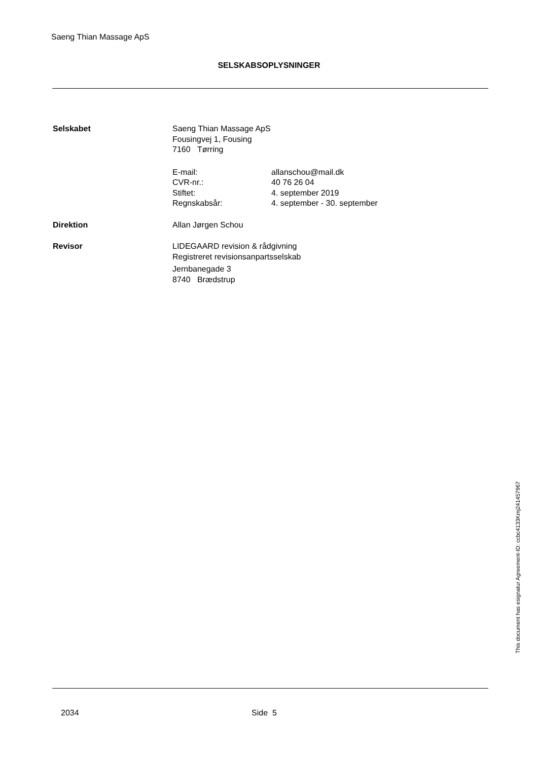Saeng Thian Massage ApS
SELSKABSOPLYSNINGER
Selskabet Saeng Thian Massage ApS
Fousingvej 1, Fousing
7160 Tørring
E-mail: allanschou@mail.dk
CVR-nr.: 40 76 26 04
Stiftet: 4. september 2019
Regnskabsår: 4. september - 30. september
Direktion Allan Jørgen Schou
Revisor LIDEGAARD revision & rådgivning
Registreret revisionsanpartsselskab
Jernbanegade 3
8740 Brædstrup
This document has esignatur Agreement-ID: ccbc4133Kmj241457967
2034 Side 5